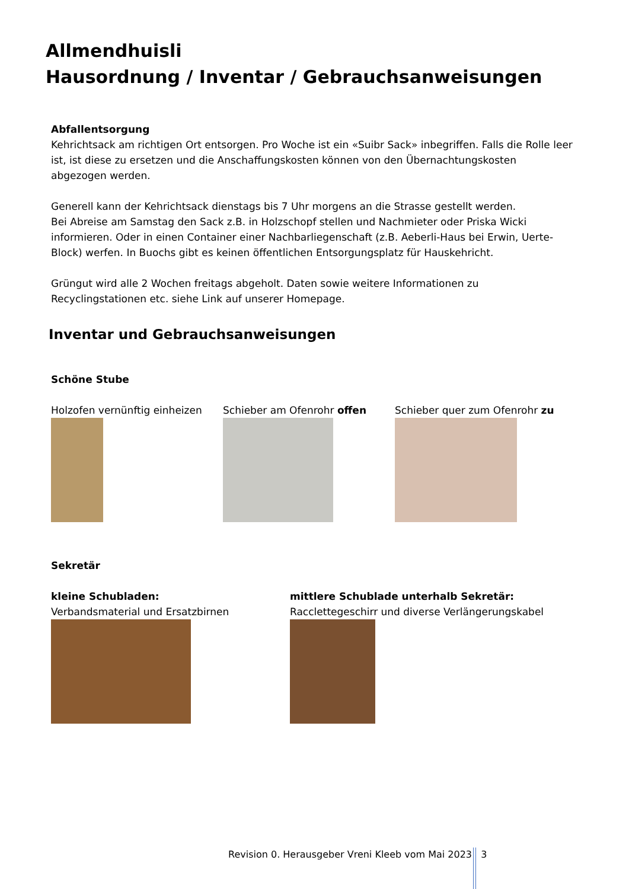Allmendhuisli
Hausordnung / Inventar / Gebrauchsanweisungen
Abfallentsorgung
Kehrichtsack am richtigen Ort entsorgen. Pro Woche ist ein «Suibr Sack» inbegriffen. Falls die Rolle leer ist, ist diese zu ersetzen und die Anschaffungskosten können von den Übernachtungskosten abgezogen werden.
Generell kann der Kehrichtsack dienstags bis 7 Uhr morgens an die Strasse gestellt werden.
Bei Abreise am Samstag den Sack z.B. in Holzschopf stellen und Nachmieter oder Priska Wicki informieren. Oder in einen Container einer Nachbarliegenschaft (z.B. Aeberli-Haus bei Erwin, Uerte-Block) werfen. In Buochs gibt es keinen öffentlichen Entsorgungsplatz für Hauskehricht.
Grüngut wird alle 2 Wochen freitags abgeholt. Daten sowie weitere Informationen zu Recyclingstationen etc. siehe Link auf unserer Homepage.
Inventar und Gebrauchsanweisungen
Schöne Stube
Holzofen vernünftig einheizen
Schieber am Ofenrohr offen Schieber quer zum Ofenrohr zu
Sekretär
kleine Schubladen:
Verbandsmaterial und Ersatzbirnen
mittlere Schublade unterhalb Sekretär:
Racclettegeschirr und diverse Verlängerungskabel
Revision 0. Herausgeber Vreni Kleeb vom Mai 2023 3